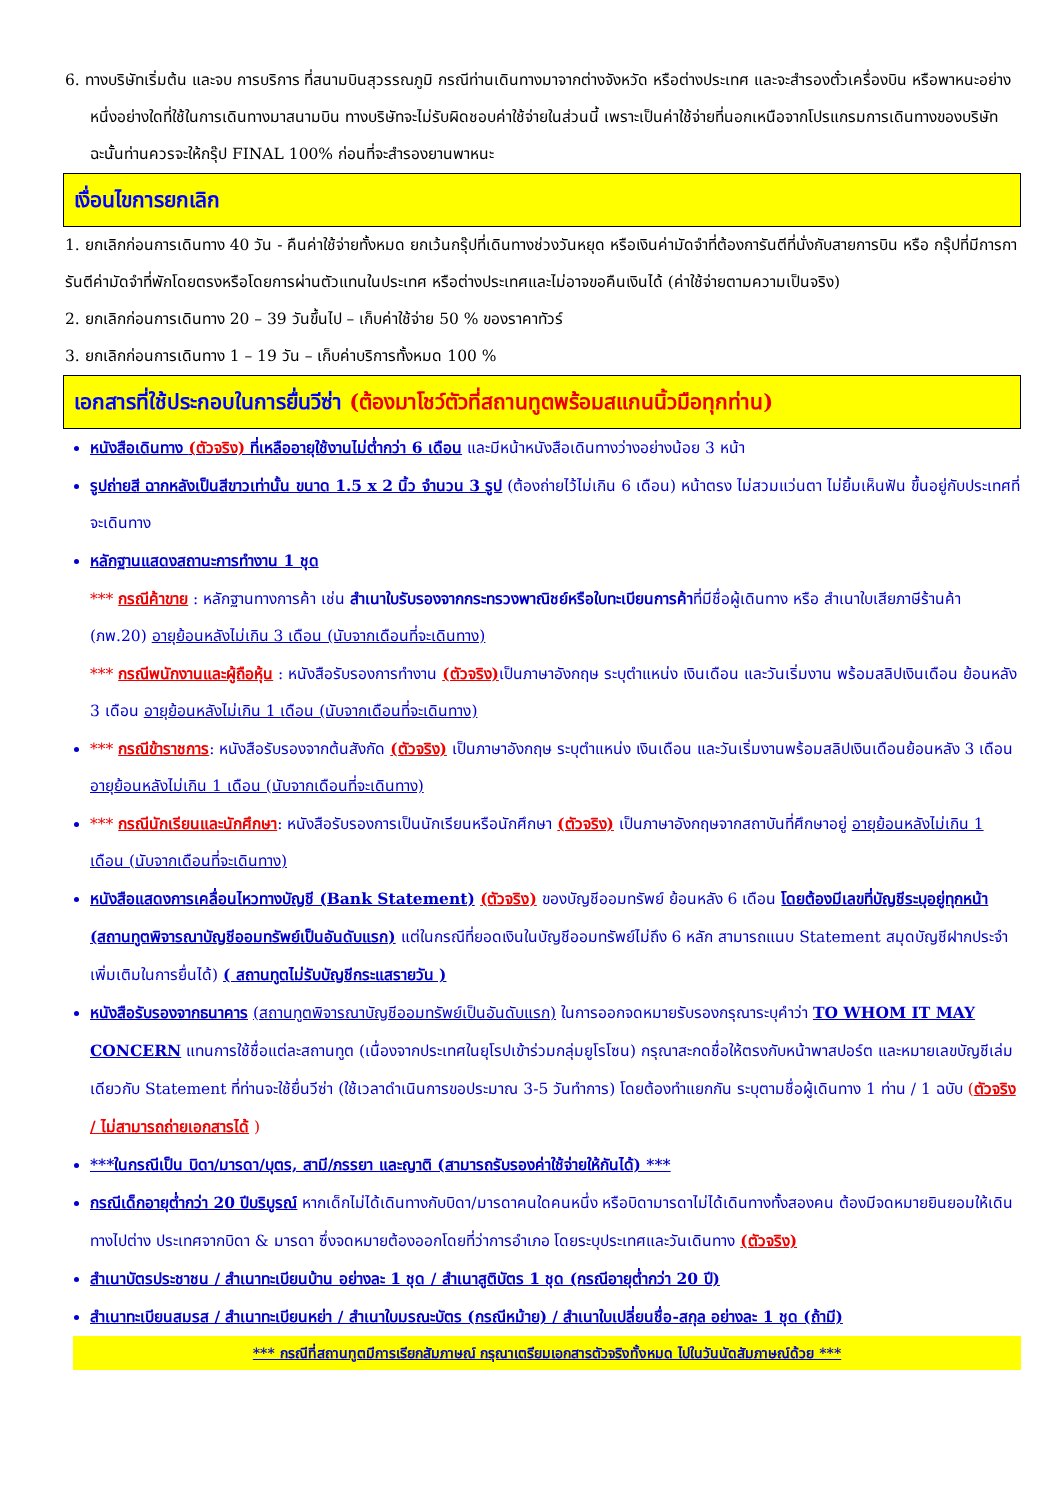6. ทางบริษัทเริ่มต้น และจบ การบริการ ที่สนามบินสุวรรณภูมิ กรณีท่านเดินทางมาจากต่างจังหวัด หรือต่างประเทศ และจะสำรองตั๋วเครื่องบิน หรือพาหนะอย่างหนึ่งอย่างใดที่ใช้ในการเดินทางมาสนามบิน ทางบริษัทจะไม่รับผิดชอบค่าใช้จ่ายในส่วนนี้ เพราะเป็นค่าใช้จ่ายที่นอกเหนือจากโปรแกรมการเดินทางของบริษัท ฉะนั้นท่านควรจะให้กรุ๊ป FINAL 100% ก่อนที่จะสำรองยานพาหนะ
เงื่อนไขการยกเลิก
1. ยกเลิกก่อนการเดินทาง 40 วัน - คืนค่าใช้จ่ายทั้งหมด ยกเว้นกรุ๊ปที่เดินทางช่วงวันหยุด หรือเงินค่ามัดจำที่ต้องการันตีที่นั่งกับสายการบิน หรือ กรุ๊ปที่มีการการันตีค่ามัดจำที่พักโดยตรงหรือโดยการผ่านตัวแทนในประเทศ หรือต่างประเทศและไม่อาจขอคืนเงินได้ (ค่าใช้จ่ายตามความเป็นจริง)
2. ยกเลิกก่อนการเดินทาง 20 – 39 วันขึ้นไป – เก็บค่าใช้จ่าย 50 % ของราคาทัวร์
3. ยกเลิกก่อนการเดินทาง 1 – 19 วัน – เก็บค่าบริการทั้งหมด 100 %
เอกสารที่ใช้ประกอบในการยื่นวีซ่า (ต้องมาโชว์ตัวที่สถานทูตพร้อมสแกนนิ้วมือทุกท่าน)
หนังสือเดินทาง (ตัวจริง) ที่เหลืออายุใช้งานไม่ต่ำกว่า 6 เดือน และมีหน้าหนังสือเดินทางว่างอย่างน้อย 3 หน้า
รูปถ่ายสี ฉากหลังเป็นสีขาวเท่านั้น ขนาด 1.5 x 2 นิ้ว จำนวน 3 รูป (ต้องถ่ายไว้ไม่เกิน 6 เดือน) หน้าตรง ไม่สวมแว่นตา ไม่ยิ้มเห็นฟัน ขึ้นอยู่กับประเทศที่จะเดินทาง
หลักฐานแสดงสถานะการทำงาน 1 ชุด
*** กรณีค้าขาย : หลักฐานทางการค้า เช่น สำเนาใบรับรองจากกระทรวงพาณิชย์หรือใบทะเบียนการค้าที่มีชื่อผู้เดินทาง หรือ สำเนาใบเสียภาษีร้านค้า (ภพ.20) อายุย้อนหลังไม่เกิน 3 เดือน (นับจากเดือนที่จะเดินทาง)
*** กรณีพนักงานและผู้ถือหุ้น : หนังสือรับรองการทำงาน (ตัวจริง) เป็นภาษาอังกฤษ ระบุตำแหน่ง เงินเดือน และวันเริ่มงาน พร้อมสลิปเงินเดือน ย้อนหลัง 3 เดือน อายุย้อนหลังไม่เกิน 1 เดือน (นับจากเดือนที่จะเดินทาง)
*** กรณีข้าราชการ: หนังสือรับรองจากต้นสังกัด (ตัวจริง) เป็นภาษาอังกฤษ ระบุตำแหน่ง เงินเดือน และวันเริ่มงานพร้อมสลิปเงินเดือนย้อนหลัง 3 เดือน อายุย้อนหลังไม่เกิน 1 เดือน (นับจากเดือนที่จะเดินทาง)
*** กรณีนักเรียนและนักศึกษา: หนังสือรับรองการเป็นนักเรียนหรือนักศึกษา (ตัวจริง) เป็นภาษาอังกฤษจากสถาบันที่ศึกษาอยู่ อายุย้อนหลังไม่เกิน 1 เดือน (นับจากเดือนที่จะเดินทาง)
หนังสือแสดงการเคลื่อนไหวทางบัญชี (Bank Statement) (ตัวจริง) ของบัญชีออมทรัพย์ ย้อนหลัง 6 เดือน โดยต้องมีเลขที่บัญชีระบุอยู่ทุกหน้า (สถานทูตพิจารณาบัญชีออมทรัพย์เป็นอันดับแรก) แต่ในกรณีที่ยอดเงินในบัญชีออมทรัพย์ไม่ถึง 6 หลัก สามารถแนบ Statement สมุดบัญชีฝากประจำเพิ่มเติมในการยื่นได้) ( สถานทูตไม่รับบัญชีกระแสรายวัน )
หนังสือรับรองจากธนาคาร (สถานทูตพิจารณาบัญชีออมทรัพย์เป็นอันดับแรก) ในการออกจดหมายรับรองกรุณาระบุคำว่า TO WHOM IT MAY CONCERN แทนการใช้ชื่อแต่ละสถานทูต (เนื่องจากประเทศในยุโรปเข้าร่วมกลุ่มยูโรโซน) กรุณาสะกดชื่อให้ตรงกับหน้าพาสปอร์ต และหมายเลขบัญชีเล่มเดียวกับ Statement ที่ท่านจะใช้ยื่นวีซ่า (ใช้เวลาดำเนินการขอประมาณ 3-5 วันทำการ) โดยต้องทำแยกกัน ระบุตามชื่อผู้เดินทาง 1 ท่าน / 1 ฉบับ (ตัวจริง / ไม่สามารถถ่ายเอกสารได้ )
***ในกรณีเป็น บิดา/มารดา/บุตร, สามี/ภรรยา และญาติ (สามารถรับรองค่าใช้จ่ายให้กันได้) ***
กรณีเด็กอายุต่ำกว่า 20 ปีบริบูรณ์ หากเด็กไม่ได้เดินทางกับบิดา/มารดาคนใดคนหนึ่ง หรือบิดามารดาไม่ได้เดินทางทั้งสองคน ต้องมีจดหมายยินยอมให้เดินทางไปต่าง ประเทศจากบิดา & มารดา ซึ่งจดหมายต้องออกโดยที่ว่าการอำเภอ โดยระบุประเทศและวันเดินทาง (ตัวจริง)
สำเนาบัตรประชาชน / สำเนาทะเบียนบ้าน อย่างละ 1 ชุด / สำเนาสูติบัตร 1 ชุด (กรณีอายุต่ำกว่า 20 ปี)
สำเนาทะเบียนสมรส / สำเนาทะเบียนหย่า / สำเนาใบมรณะบัตร (กรณีหม้าย) / สำเนาใบเปลี่ยนชื่อ-สกุล อย่างละ 1 ชุด (ถ้ามี)
*** กรณีที่สถานทูตมีการเรียกสัมภาษณ์ กรุณาเตรียมเอกสารตัวจริงทั้งหมด ไปในวันนัดสัมภาษณ์ด้วย ***